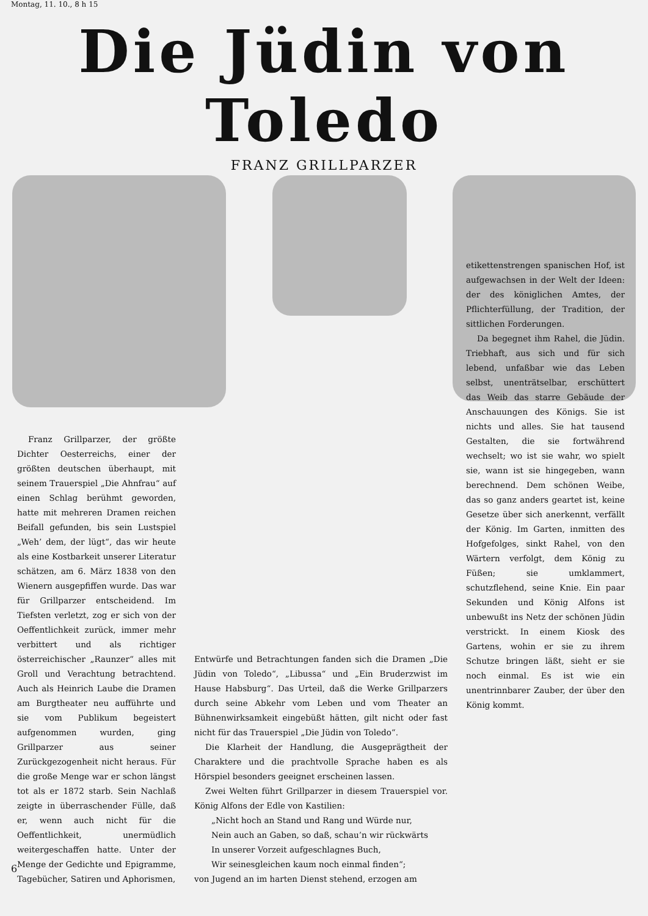Montag, 11. 10., 8 h 15
Die Jüdin von Toledo
FRANZ GRILLPARZER
Franz Grillparzer, der größte Dichter Oesterreichs, einer der größten deutschen überhaupt, mit seinem Trauerspiel „Die Ahnfrau“ auf einen Schlag berühmt geworden, hatte mit mehreren Dramen reichen Beifall gefunden, bis sein Lustspiel „Weh’ dem, der lügt“, das wir heute als eine Kostbarkeit unserer Literatur schätzen, am 6. März 1838 von den Wienern ausgepfiffen wurde. Das war für Grillparzer entscheidend. Im Tiefsten verletzt, zog er sich von der Oeffentlichkeit zurück, immer mehr verbittert und als richtiger österreichischer „Raunzer“ alles mit Groll und Verachtung betrachtend. Auch als Heinrich Laube die Dramen am Burgtheater neu aufführte und sie vom Publikum begeistert aufgenommen wurden, ging Grillparzer aus seiner Zurückgezogenheit nicht heraus. Für die große Menge war er schon längst tot als er 1872 starb. Sein Nachlaß zeigte in überraschender Fülle, daß er, wenn auch nicht für die Oeffentlichkeit, unermüdlich weitergeschaffen hatte. Unter der Menge der Gedichte und Epigramme, Tagebücher, Satiren und Aphorismen,
Entwürfe und Betrachtungen fanden sich die Dramen „Die Jüdin von Toledo“, „Libussa“ und „Ein Bruderzwist im Hause Habsburg“. Das Urteil, daß die Werke Grillparzers durch seine Abkehr vom Leben und vom Theater an Bühnenwirksamkeit eingebüßt hätten, gilt nicht oder fast nicht für das Trauerspiel „Die Jüdin von Toledo“.
Die Klarheit der Handlung, die Ausgeprägtheit der Charaktere und die prachtvolle Sprache haben es als Hörspiel besonders geeignet erscheinen lassen.
Zwei Welten führt Grillparzer in diesem Trauerspiel vor. König Alfons der Edle von Kastilien:
„Nicht hoch an Stand und Rang und Würde nur,
Nein auch an Gaben, so daß, schau’n wir rückwärts
In unserer Vorzeit aufgeschlagnes Buch,
Wir seinesgleichen kaum noch einmal finden“;
von Jugend an im harten Dienst stehend, erzogen am
etikettenstrengen spanischen Hof, ist aufgewachsen in der Welt der Ideen: der des königlichen Amtes, der Pflichterfüllung, der Tradition, der sittlichen Forderungen.
Da begegnet ihm Rahel, die Jüdin. Triebhaft, aus sich und für sich lebend, unfaßbar wie das Leben selbst, unenträtselbar, erschüttert das Weib das starre Gebäude der Anschauungen des Königs. Sie ist nichts und alles. Sie hat tausend Gestalten, die sie fortwährend wechselt; wo ist sie wahr, wo spielt sie, wann ist sie hingegeben, wann berechnend. Dem schönen Weibe, das so ganz anders geartet ist, keine Gesetze über sich anerkennt, verfällt der König. Im Garten, inmitten des Hofgefolges, sinkt Rahel, von den Wärtern verfolgt, dem König zu Füßen; sie umklammert, schutzflehend, seine Knie. Ein paar Sekunden und König Alfons ist unbewußt ins Netz der schönen Jüdin verstrickt. In einem Kiosk des Gartens, wohin er sie zu ihrem Schutze bringen läßt, sieht er sie noch einmal. Es ist wie ein unentrinnbarer Zauber, der über den König kommt.
6